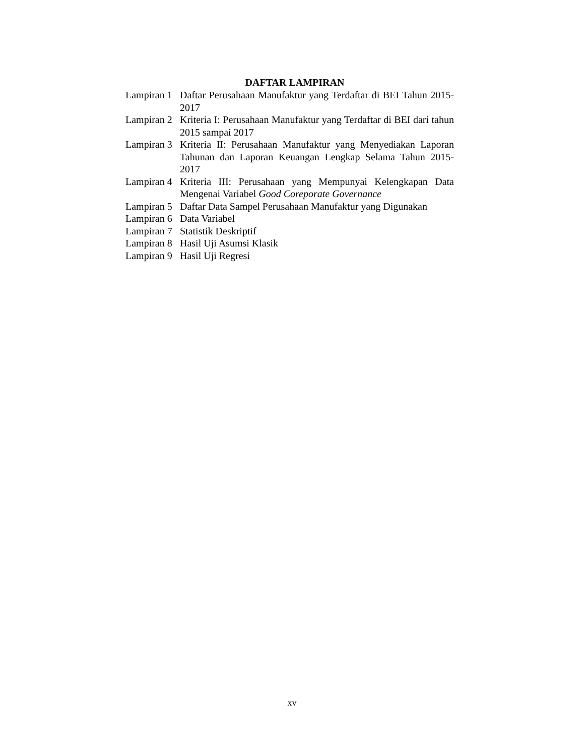DAFTAR LAMPIRAN
Lampiran 1 Daftar Perusahaan Manufaktur yang Terdaftar di BEI Tahun 2015-2017
Lampiran 2 Kriteria I: Perusahaan Manufaktur yang Terdaftar di BEI dari tahun 2015 sampai 2017
Lampiran 3 Kriteria II: Perusahaan Manufaktur yang Menyediakan Laporan Tahunan dan Laporan Keuangan Lengkap Selama Tahun 2015-2017
Lampiran 4 Kriteria III: Perusahaan yang Mempunyai Kelengkapan Data Mengenai Variabel Good Coreporate Governance
Lampiran 5 Daftar Data Sampel Perusahaan Manufaktur yang Digunakan
Lampiran 6 Data Variabel
Lampiran 7 Statistik Deskriptif
Lampiran 8 Hasil Uji Asumsi Klasik
Lampiran 9 Hasil Uji Regresi
xv